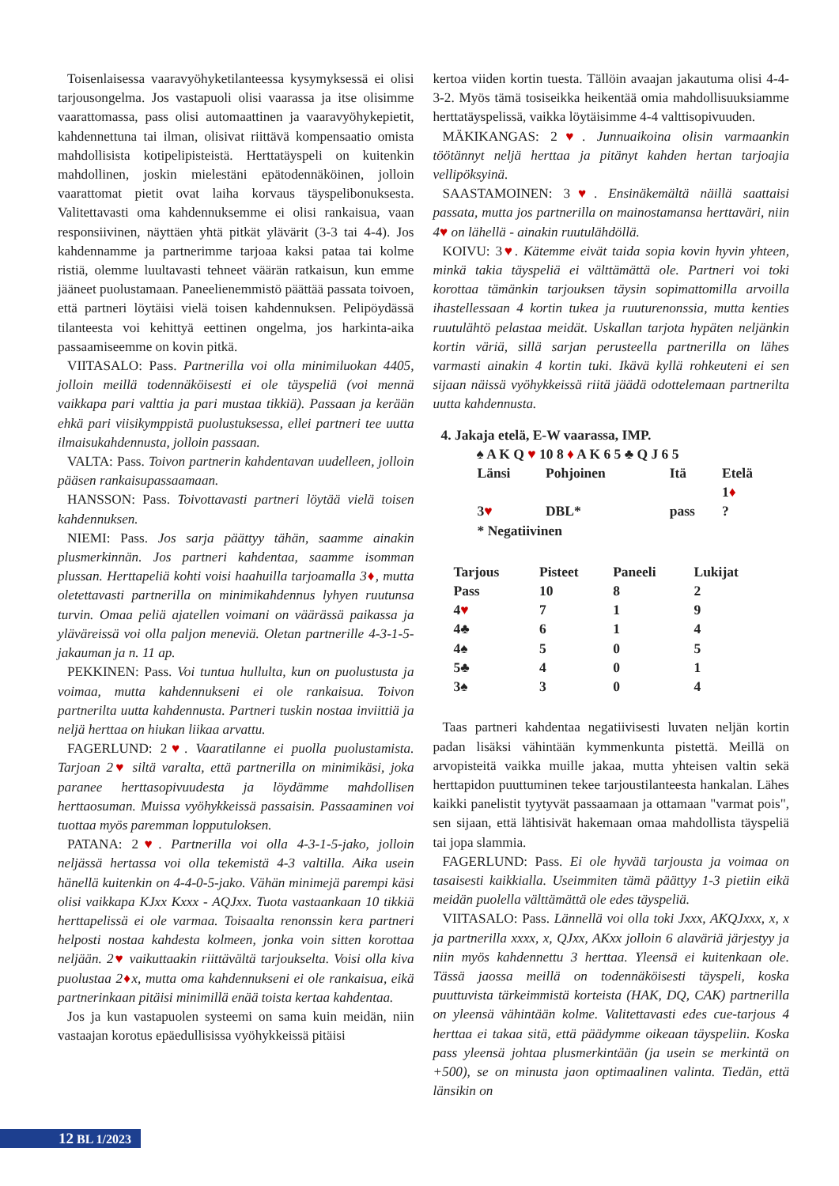Toisenlaisessa vaaravyöhyketilanteessa kysymyksessä ei olisi tarjousongelma. Jos vastapuoli olisi vaarassa ja itse olisimme vaarattomassa, pass olisi automaattinen ja vaaravyöhykepietit, kahdennettuna tai ilman, olisivat riittävä kompensaatio omista mahdollisista kotipelipisteistä. Herttatäyspeli on kuitenkin mahdollinen, joskin mielestäni epätodennäköinen, jolloin vaarattomat pietit ovat laiha korvaus täyspelibonuksesta. Valitettavasti oma kahdennuksemme ei olisi rankaisua, vaan responsiivinen, näyttäen yhtä pitkät ylävärit (3-3 tai 4-4). Jos kahdennamme ja partnerimme tarjoaa kaksi pataa tai kolme ristiä, olemme luultavasti tehneet väärän ratkaisun, kun emme jääneet puolustamaan. Paneelienemmistö päättää passata toivoen, että partneri löytäisi vielä toisen kahdennuksen. Pelipöydässä tilanteesta voi kehittyä eettinen ongelma, jos harkinta-aika passaamiseemme on kovin pitkä.
VIITASALO: Pass. Partnerilla voi olla minimiluokan 4405, jolloin meillä todennäköisesti ei ole täyspeliä (voi mennä vaikkapa pari valttia ja pari mustaa tikkiä). Passaan ja kerään ehkä pari viisikymppistä puolustuksessa, ellei partneri tee uutta ilmaisukahdennusta, jolloin passaan.
VALTA: Pass. Toivon partnerin kahdentavan uudelleen, jolloin pääsen rankaisupassaamaan.
HANSSON: Pass. Toivottavasti partneri löytää vielä toisen kahdennuksen.
NIEMI: Pass. Jos sarja päättyy tähän, saamme ainakin plusmerkinnän. Jos partneri kahdentaa, saamme isomman plussan. Herttapeliä kohti voisi haahuilla tarjoamalla 3♦, mutta oletettavasti partnerilla on minimikahdennus lyhyen ruutunsa turvin. Omaa peliä ajatellen voimani on väärässä paikassa ja yläväreissä voi olla paljon meneviä. Oletan partnerille 4-3-1-5-jakauman ja n. 11 ap.
PEKKINEN: Pass. Voi tuntua hullulta, kun on puolustusta ja voimaa, mutta kahdennukseni ei ole rankaisua. Toivon partnerilta uutta kahdennusta. Partneri tuskin nostaa inviittiä ja neljä herttaa on hiukan liikaa arvattu.
FAGERLUND: 2♥. Vaaratilanne ei puolla puolustamista. Tarjoan 2♥ siltä varalta, että partnerilla on minimikäsi, joka paranee herttasopivuudesta ja löydämme mahdollisen herttaosuman. Muissa vyöhykkeissä passaisin. Passaaminen voi tuottaa myös paremman lopputuloksen.
PATANA: 2♥. Partnerilla voi olla 4-3-1-5-jako, jolloin neljässä hertassa voi olla tekemistä 4-3 valtilla. Aika usein hänellä kuitenkin on 4-4-0-5-jako. Vähän minimejä parempi käsi olisi vaikkapa KJxx Kxxx - AQJxx. Tuota vastaankaan 10 tikkiä herttapelissä ei ole varmaa. Toisaalta renonssin kera partneri helposti nostaa kahdesta kolmeen, jonka voin sitten korottaa neljään. 2♥ vaikuttaakin riittävältä tarjoukselta. Voisi olla kiva puolustaa 2♦x, mutta oma kahdennukseni ei ole rankaisua, eikä partnerinkaan pitäisi minimillä enää toista kertaa kahdentaa.
Jos ja kun vastapuolen systeemi on sama kuin meidän, niin vastaajan korotus epäedullisissa vyöhykkeissä pitäisi
kertoa viiden kortin tuesta. Tällöin avaajan jakautuma olisi 4-4-3-2. Myös tämä tosiseikka heikentää omia mahdollisuuksiamme herttatäyspelissä, vaikka löytäisimme 4-4 valttisopivuuden.
MÄKIKANGAS: 2♥. Junnuaikoina olisin varmaankin töötännyt neljä herttaa ja pitänyt kahden hertan tarjoajia vellipöksyinä.
SAASTAMOINEN: 3♥. Ensinäkemältä näillä saattaisi passata, mutta jos partnerilla on mainostamansa herttaväri, niin 4♥ on lähellä - ainakin ruutulähdöllä.
KOIVU: 3♥. Kätemme eivät taida sopia kovin hyvin yhteen, minkä takia täyspeliä ei välttämättä ole. Partneri voi toki korottaa tämänkin tarjouksen täysin sopimattomilla arvoilla ihastellessaan 4 kortin tukea ja ruuturenonssia, mutta kenties ruutulähtö pelastaa meidät. Uskallan tarjota hypäten neljänkin kortin väriä, sillä sarjan perusteella partnerilla on lähes varmasti ainakin 4 kortin tuki. Ikävä kyllä rohkeuteni ei sen sijaan näissä vyöhykkeissä riitä jäädä odottelemaan partnerilta uutta kahdennusta.
4. Jakaja etelä, E-W vaarassa, IMP.
♠ A K Q ♥ 10 8 ♦ A K 6 5 ♣ Q J 6 5
| Länsi | Pohjoinen | Itä | Etelä |
| | | | 1 ♦ |
| 3 ♥ | DBL* | pass | ? |
| * Negatiivinen | | | |
| Tarjous | Pisteet | Paneeli | Lukijat |
| --- | --- | --- | --- |
| Pass | 10 | 8 | 2 |
| 4 ♥ | 7 | 1 | 9 |
| 4♣ | 6 | 1 | 4 |
| 4♠ | 5 | 0 | 5 |
| 5♣ | 4 | 0 | 1 |
| 3♠ | 3 | 0 | 4 |
Taas partneri kahdentaa negatiivisesti luvaten neljän kortin padan lisäksi vähintään kymmenkunta pistettä. Meillä on arvopisteitä vaikka muille jakaa, mutta yhteisen valtin sekä herttapidon puuttuminen tekee tarjoustilanteesta hankalan. Lähes kaikki panelistit tyytyvät passaamaan ja ottamaan "varmat pois", sen sijaan, että lähtisivät hakemaan omaa mahdollista täyspeliä tai jopa slammia.
FAGERLUND: Pass. Ei ole hyvää tarjousta ja voimaa on tasaisesti kaikkialla. Useimmiten tämä päättyy 1-3 pietiin eikä meidän puolella välttämättä ole edes täyspeliä.
VIITASALO: Pass. Lännellä voi olla toki Jxxx, AKQJxxx, x, x ja partnerilla xxxx, x, QJxx, AKxx jolloin 6 alaväriä järjestyy ja niin myös kahdennettu 3 herttaa. Yleensä ei kuitenkaan ole. Tässä jaossa meillä on todennäköisesti täyspeli, koska puuttuvista tärkeimmistä korteista (HAK, DQ, CAK) partnerilla on yleensä vähintään kolme. Valitettavasti edes cue-tarjous 4 herttaa ei takaa sitä, että päädymme oikeaan täyspeliin. Koska pass yleensä johtaa plusmerkintään (ja usein se merkintä on +500), se on minusta jaon optimaalinen valinta. Tiedän, että länsikin on
12 BL 1/2023